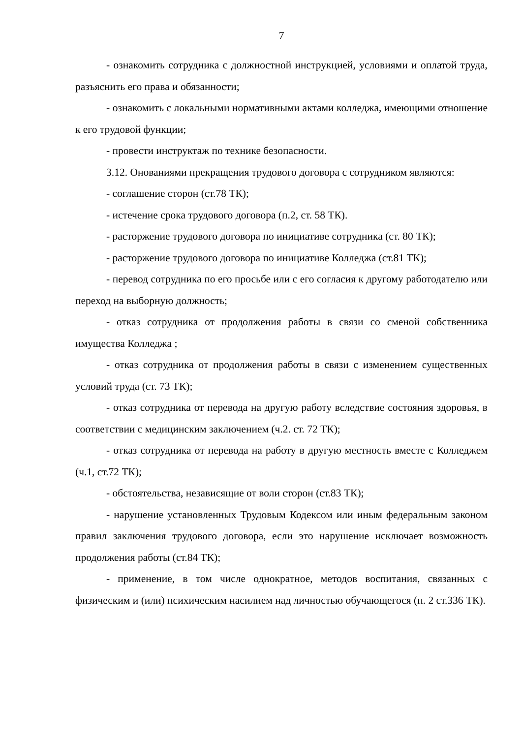7
- ознакомить сотрудника с должностной инструкцией, условиями и оплатой труда, разъяснить его права и обязанности;
- ознакомить с локальными нормативными актами колледжа, имеющими отношение к его трудовой функции;
- провести инструктаж по технике безопасности.
3.12. Онованиями прекращения трудового договора с сотрудником являются:
- соглашение сторон (ст.78 ТК);
- истечение срока трудового договора (п.2, ст. 58 ТК).
- расторжение трудового договора по инициативе сотрудника (ст. 80 ТК);
- расторжение трудового договора по инициативе Колледжа (ст.81 ТК);
- перевод сотрудника по его просьбе или с его согласия к другому работодателю или переход на выборную должность;
- отказ сотрудника от продолжения работы в связи со сменой собственника имущества Колледжа ;
- отказ сотрудника от продолжения работы в связи с изменением существенных условий труда (ст. 73 ТК);
- отказ сотрудника от перевода на другую работу вследствие состояния здоровья, в соответствии с медицинским заключением (ч.2. ст. 72 ТК);
- отказ сотрудника от перевода на работу в другую местность вместе с Колледжем (ч.1, ст.72 ТК);
- обстоятельства, независящие от воли сторон (ст.83 ТК);
- нарушение установленных Трудовым Кодексом или иным федеральным законом правил заключения трудового договора, если это нарушение исключает возможность продолжения работы (ст.84 ТК);
- применение, в том числе однократное, методов воспитания, связанных с физическим и (или) психическим насилием над личностью обучающегося (п. 2 ст.336 ТК).